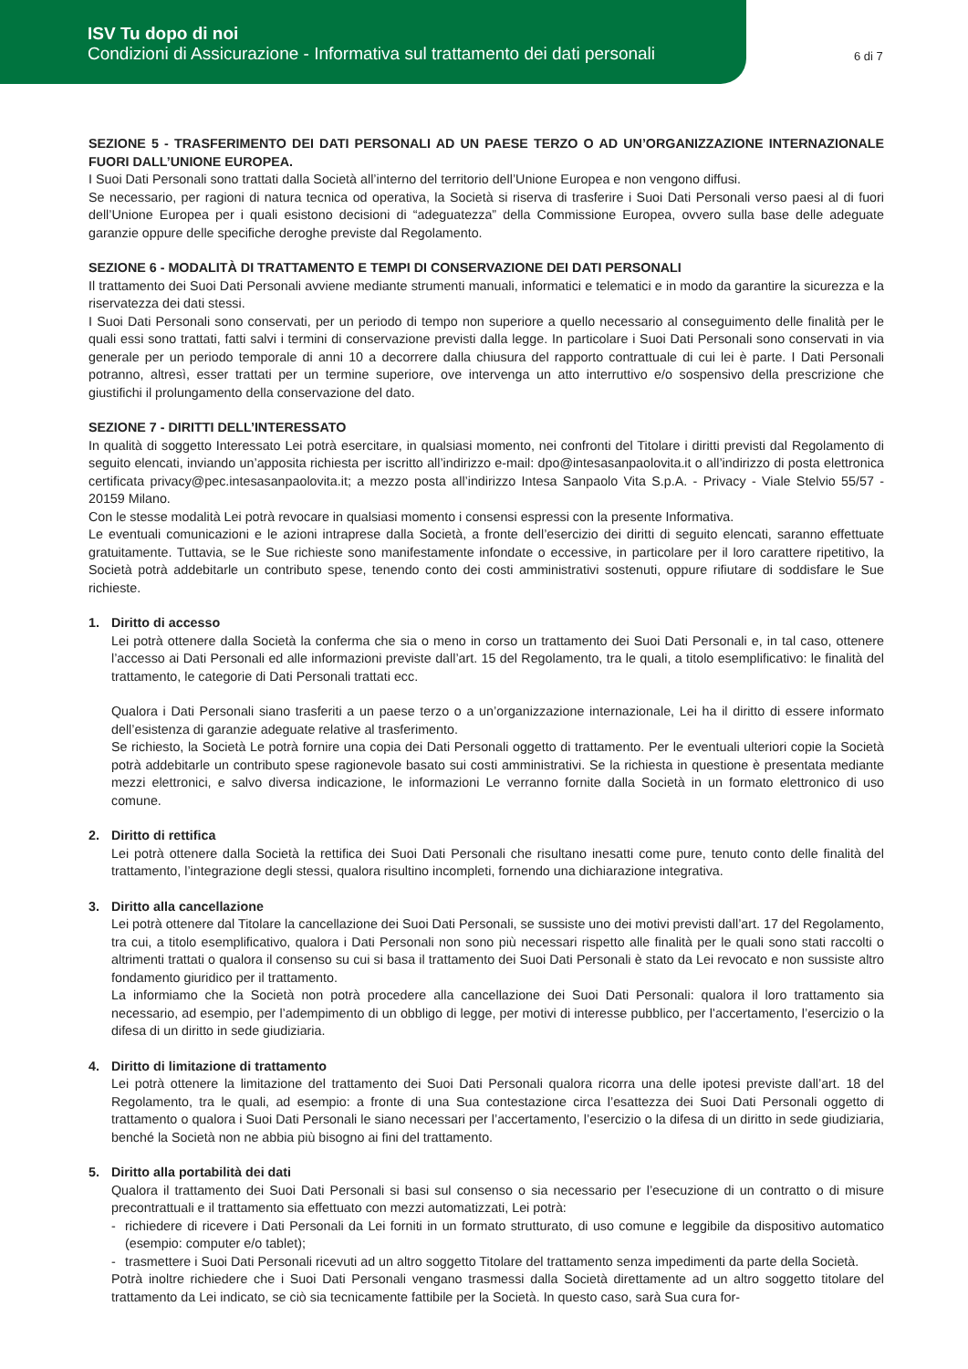ISV Tu dopo di noi
Condizioni di Assicurazione - Informativa sul trattamento dei dati personali
6 di 7
SEZIONE 5 - TRASFERIMENTO DEI DATI PERSONALI AD UN PAESE TERZO O AD UN’ORGANIZZAZIONE INTERNAZIONALE FUORI DALL’UNIONE EUROPEA.
I Suoi Dati Personali sono trattati dalla Società all’interno del territorio dell’Unione Europea e non vengono diffusi.
Se necessario, per ragioni di natura tecnica od operativa, la Società si riserva di trasferire i Suoi Dati Personali verso paesi al di fuori dell’Unione Europea per i quali esistono decisioni di “adeguatezza” della Commissione Europea, ovvero sulla base delle adeguate garanzie oppure delle specifiche deroghe previste dal Regolamento.
SEZIONE 6 - MODALITÀ DI TRATTAMENTO E TEMPI DI CONSERVAZIONE DEI DATI PERSONALI
Il trattamento dei Suoi Dati Personali avviene mediante strumenti manuali, informatici e telematici e in modo da garantire la sicurezza e la riservatezza dei dati stessi.
I Suoi Dati Personali sono conservati, per un periodo di tempo non superiore a quello necessario al conseguimento delle finalità per le quali essi sono trattati, fatti salvi i termini di conservazione previsti dalla legge. In particolare i Suoi Dati Personali sono conservati in via generale per un periodo temporale di anni 10 a decorrere dalla chiusura del rapporto contrattuale di cui lei è parte. I Dati Personali potranno, altresì, esser trattati per un termine superiore, ove intervenga un atto interruttivo e/o sospensivo della prescrizione che giustifichi il prolungamento della conservazione del dato.
SEZIONE 7 - DIRITTI DELL’INTERESSATO
In qualità di soggetto Interessato Lei potrà esercitare, in qualsiasi momento, nei confronti del Titolare i diritti previsti dal Regolamento di seguito elencati, inviando un’apposita richiesta per iscritto all’indirizzo e-mail: dpo@intesasanpaolovita.it o all’indirizzo di posta elettronica certificata privacy@pec.intesasanpaolovita.it; a mezzo posta all’indirizzo Intesa Sanpaolo Vita S.p.A. - Privacy - Viale Stelvio 55/57 - 20159 Milano.
Con le stesse modalità Lei potrà revocare in qualsiasi momento i consensi espressi con la presente Informativa.
Le eventuali comunicazioni e le azioni intraprese dalla Società, a fronte dell’esercizio dei diritti di seguito elencati, saranno effettuate gratuitamente. Tuttavia, se le Sue richieste sono manifestamente infondate o eccessive, in particolare per il loro carattere ripetitivo, la Società potrà addebitarle un contributo spese, tenendo conto dei costi amministrativi sostenuti, oppure rifiutare di soddisfare le Sue richieste.
1. Diritto di accesso
Lei potrà ottenere dalla Società la conferma che sia o meno in corso un trattamento dei Suoi Dati Personali e, in tal caso, ottenere l’accesso ai Dati Personali ed alle informazioni previste dall’art. 15 del Regolamento, tra le quali, a titolo esemplificativo: le finalità del trattamento, le categorie di Dati Personali trattati ecc.
Qualora i Dati Personali siano trasferiti a un paese terzo o a un’organizzazione internazionale, Lei ha il diritto di essere informato dell’esistenza di garanzie adeguate relative al trasferimento.
Se richiesto, la Società Le potrà fornire una copia dei Dati Personali oggetto di trattamento. Per le eventuali ulteriori copie la Società potrà addebitarle un contributo spese ragionevole basato sui costi amministrativi. Se la richiesta in questione è presentata mediante mezzi elettronici, e salvo diversa indicazione, le informazioni Le verranno fornite dalla Società in un formato elettronico di uso comune.
2. Diritto di rettifica
Lei potrà ottenere dalla Società la rettifica dei Suoi Dati Personali che risultano inesatti come pure, tenuto conto delle finalità del trattamento, l’integrazione degli stessi, qualora risultino incompleti, fornendo una dichiarazione integrativa.
3. Diritto alla cancellazione
Lei potrà ottenere dal Titolare la cancellazione dei Suoi Dati Personali, se sussiste uno dei motivi previsti dall’art. 17 del Regolamento, tra cui, a titolo esemplificativo, qualora i Dati Personali non sono più necessari rispetto alle finalità per le quali sono stati raccolti o altrimenti trattati o qualora il consenso su cui si basa il trattamento dei Suoi Dati Personali è stato da Lei revocato e non sussiste altro fondamento giuridico per il trattamento.
La informiamo che la Società non potrà procedere alla cancellazione dei Suoi Dati Personali: qualora il loro trattamento sia necessario, ad esempio, per l’adempimento di un obbligo di legge, per motivi di interesse pubblico, per l’accertamento, l’esercizio o la difesa di un diritto in sede giudiziaria.
4. Diritto di limitazione di trattamento
Lei potrà ottenere la limitazione del trattamento dei Suoi Dati Personali qualora ricorra una delle ipotesi previste dall’art. 18 del Regolamento, tra le quali, ad esempio: a fronte di una Sua contestazione circa l’esattezza dei Suoi Dati Personali oggetto di trattamento o qualora i Suoi Dati Personali le siano necessari per l’accertamento, l’esercizio o la difesa di un diritto in sede giudiziaria, benché la Società non ne abbia più bisogno ai fini del trattamento.
5. Diritto alla portabilità dei dati
Qualora il trattamento dei Suoi Dati Personali si basi sul consenso o sia necessario per l’esecuzione di un contratto o di misure precontrattuali e il trattamento sia effettuato con mezzi automatizzati, Lei potrà:
- richiedere di ricevere i Dati Personali da Lei forniti in un formato strutturato, di uso comune e leggibile da dispositivo automatico (esempio: computer e/o tablet);
- trasmettere i Suoi Dati Personali ricevuti ad un altro soggetto Titolare del trattamento senza impedimenti da parte della Società.
Potrà inoltre richiedere che i Suoi Dati Personali vengano trasmessi dalla Società direttamente ad un altro soggetto titolare del trattamento da Lei indicato, se ciò sia tecnicamente fattibile per la Società. In questo caso, sarà Sua cura for-